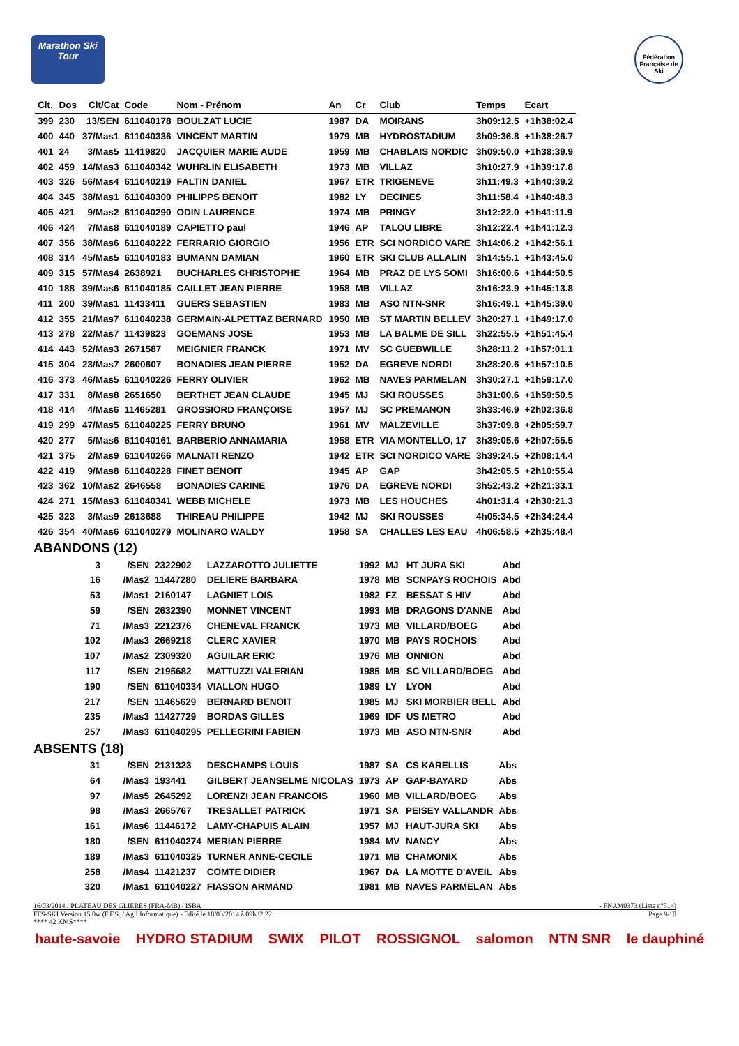Marathon Ski Tour
Fédération Française de Ski
| Clt. | Dos | Clt/Cat | Code | Nom - Prénom | An | Cr | Club | Temps | Ecart |
| --- | --- | --- | --- | --- | --- | --- | --- | --- | --- |
| 399 | 230 | 13/SEN | 611040178 | BOULZAT LUCIE | 1987 | DA | MOIRANS | 3h09:12.5 | +1h38:02.4 |
| 400 | 440 | 37/Mas1 | 611040336 | VINCENT MARTIN | 1979 | MB | HYDROSTADIUM | 3h09:36.8 | +1h38:26.7 |
| 401 | 24 | 3/Mas5 | 11419820 | JACQUIER MARIE AUDE | 1959 | MB | CHABLAIS NORDIC | 3h09:50.0 | +1h38:39.9 |
| 402 | 459 | 14/Mas3 | 611040342 | WUHRLIN ELISABETH | 1973 | MB | VILLAZ | 3h10:27.9 | +1h39:17.8 |
| 403 | 326 | 56/Mas4 | 611040219 | FALTIN DANIEL | 1967 | ETR | TRIGENEVE | 3h11:49.3 | +1h40:39.2 |
| 404 | 345 | 38/Mas1 | 611040300 | PHILIPPS BENOIT | 1982 | LY | DECINES | 3h11:58.4 | +1h40:48.3 |
| 405 | 421 | 9/Mas2 | 611040290 | ODIN LAURENCE | 1974 | MB | PRINGY | 3h12:22.0 | +1h41:11.9 |
| 406 | 424 | 7/Mas8 | 611040189 | CAPIETTO paul | 1946 | AP | TALOU LIBRE | 3h12:22.4 | +1h41:12.3 |
| 407 | 356 | 38/Mas6 | 611040222 | FERRARIO GIORGIO | 1956 | ETR | SCI NORDICO VARE | 3h14:06.2 | +1h42:56.1 |
| 408 | 314 | 45/Mas5 | 611040183 | BUMANN DAMIAN | 1960 | ETR | SKI CLUB ALLALIN | 3h14:55.1 | +1h43:45.0 |
| 409 | 315 | 57/Mas4 | 2638921 | BUCHARLES CHRISTOPHE | 1964 | MB | PRAZ DE LYS SOMI | 3h16:00.6 | +1h44:50.5 |
| 410 | 188 | 39/Mas6 | 611040185 | CAILLET JEAN PIERRE | 1958 | MB | VILLAZ | 3h16:23.9 | +1h45:13.8 |
| 411 | 200 | 39/Mas1 | 11433411 | GUERS SEBASTIEN | 1983 | MB | ASO NTN-SNR | 3h16:49.1 | +1h45:39.0 |
| 412 | 355 | 21/Mas7 | 611040238 | GERMAIN-ALPETTAZ BERNARD | 1950 | MB | ST MARTIN BELLEV | 3h20:27.1 | +1h49:17.0 |
| 413 | 278 | 22/Mas7 | 11439823 | GOEMANS JOSE | 1953 | MB | LA BALME DE SILL | 3h22:55.5 | +1h51:45.4 |
| 414 | 443 | 52/Mas3 | 2671587 | MEIGNIER FRANCK | 1971 | MV | SC GUEBWILLE | 3h28:11.2 | +1h57:01.1 |
| 415 | 304 | 23/Mas7 | 2600607 | BONADIES JEAN PIERRE | 1952 | DA | EGREVE NORDI | 3h28:20.6 | +1h57:10.5 |
| 416 | 373 | 46/Mas5 | 611040226 | FERRY OLIVIER | 1962 | MB | NAVES PARMELAN | 3h30:27.1 | +1h59:17.0 |
| 417 | 331 | 8/Mas8 | 2651650 | BERTHET JEAN CLAUDE | 1945 | MJ | SKI ROUSSES | 3h31:00.6 | +1h59:50.5 |
| 418 | 414 | 4/Mas6 | 11465281 | GROSSIORD FRANÇOISE | 1957 | MJ | SC PREMANON | 3h33:46.9 | +2h02:36.8 |
| 419 | 299 | 47/Mas5 | 611040225 | FERRY BRUNO | 1961 | MV | MALZEVILLE | 3h37:09.8 | +2h05:59.7 |
| 420 | 277 | 5/Mas6 | 611040161 | BARBERIO ANNAMARIA | 1958 | ETR | VIA MONTELLO, 17 | 3h39:05.6 | +2h07:55.5 |
| 421 | 375 | 2/Mas9 | 611040266 | MALNATI RENZO | 1942 | ETR | SCI NORDICO VARE | 3h39:24.5 | +2h08:14.4 |
| 422 | 419 | 9/Mas8 | 611040228 | FINET BENOIT | 1945 | AP | GAP | 3h42:05.5 | +2h10:55.4 |
| 423 | 362 | 10/Mas2 | 2646558 | BONADIES CARINE | 1976 | DA | EGREVE NORDI | 3h52:43.2 | +2h21:33.1 |
| 424 | 271 | 15/Mas3 | 611040341 | WEBB MICHELE | 1973 | MB | LES HOUCHES | 4h01:31.4 | +2h30:21.3 |
| 425 | 323 | 3/Mas9 | 2613688 | THIREAU PHILIPPE | 1942 | MJ | SKI ROUSSES | 4h05:34.5 | +2h34:24.4 |
| 426 | 354 | 40/Mas6 | 611040279 | MOLINARO WALDY | 1958 | SA | CHALLES LES EAU | 4h06:58.5 | +2h35:48.4 |
ABANDONS (12)
| 3 | /SEN | 2322902 | LAZZAROTTO JULIETTE | 1992 | MJ | HT JURA SKI | Abd |
| 16 | /Mas2 | 11447280 | DELIERE BARBARA | 1978 | MB | SCNPAYS ROCHOIS | Abd |
| 53 | /Mas1 | 2160147 | LAGNIET LOIS | 1982 | FZ | BESSAT S HIV | Abd |
| 59 | /SEN | 2632390 | MONNET VINCENT | 1993 | MB | DRAGONS D'ANNE | Abd |
| 71 | /Mas3 | 2212376 | CHENEVAL FRANCK | 1973 | MB | VILLARD/BOEG | Abd |
| 102 | /Mas3 | 2669218 | CLERC XAVIER | 1970 | MB | PAYS ROCHOIS | Abd |
| 107 | /Mas2 | 2309320 | AGUILAR ERIC | 1976 | MB | ONNION | Abd |
| 117 | /SEN | 2195682 | MATTUZZI VALERIAN | 1985 | MB | SC VILLARD/BOEG | Abd |
| 190 | /SEN | 611040334 | VIALLON HUGO | 1989 | LY | LYON | Abd |
| 217 | /SEN | 11465629 | BERNARD BENOIT | 1985 | MJ | SKI MORBIER BELL | Abd |
| 235 | /Mas3 | 11427729 | BORDAS GILLES | 1969 | IDF | US METRO | Abd |
| 257 | /Mas3 | 611040295 | PELLEGRINI FABIEN | 1973 | MB | ASO NTN-SNR | Abd |
ABSENTS (18)
| 31 | /SEN | 2131323 | DESCHAMPS LOUIS | 1987 | SA | CS KARELLIS | Abs |
| 64 | /Mas3 | 193441 | GILBERT JEANSELME NICOLAS | 1973 | AP | GAP-BAYARD | Abs |
| 97 | /Mas5 | 2645292 | LORENZI JEAN FRANCOIS | 1960 | MB | VILLARD/BOEG | Abs |
| 98 | /Mas3 | 2665767 | TRESALLET PATRICK | 1971 | SA | PEISEY VALLANDR | Abs |
| 161 | /Mas6 | 11446172 | LAMY-CHAPUIS ALAIN | 1957 | MJ | HAUT-JURA SKI | Abs |
| 180 | /SEN | 611040274 | MERIAN PIERRE | 1984 | MV | NANCY | Abs |
| 189 | /Mas3 | 611040325 | TURNER ANNE-CECILE | 1971 | MB | CHAMONIX | Abs |
| 258 | /Mas4 | 11421237 | COMTE DIDIER | 1967 | DA | LA MOTTE D'AVEIL | Abs |
| 320 | /Mas1 | 611040227 | FIASSON ARMAND | 1981 | MB | NAVES PARMELAN | Abs |
16/03/2014 / PLATEAU DES GLIERES (FRA-MB) / ISBA - FNAM0373 (Liste n°514)
FFS-SKI Version 15.0w (F.F.S. / Agil Informatique) - Edité le 18/03/2014 à 09h32:22 Page 9/10
**** 42 KMS****
haute-savoie HYDRO STADIUM SWIX PILOT ROSSIGNOL salomon NTN SNR le dauphiné